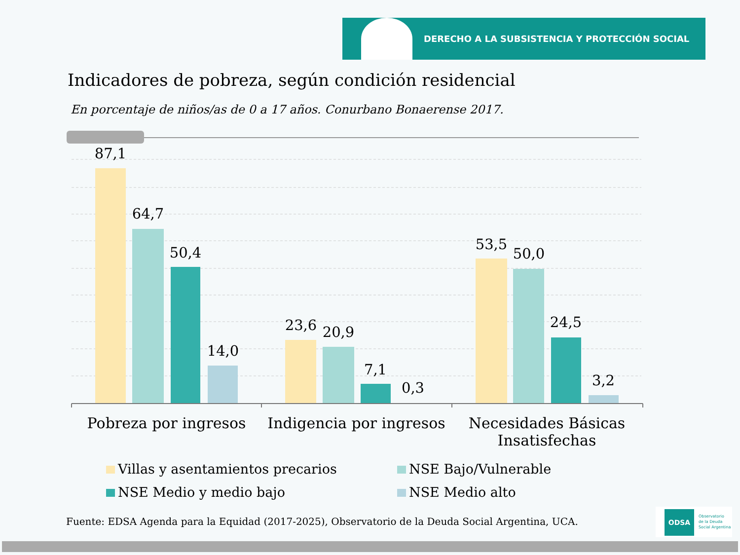DERECHO A LA SUBSISTENCIA Y PROTECCIÓN SOCIAL
Indicadores de pobreza, según condición residencial
En porcentaje de niños/as de 0 a 17 años. Conurbano Bonaerense 2017.
87,1
64,7
50,4
14,0
23,6
20,9
7,1
0,3
53,5
50,0
24,5
3,2
Pobreza por ingresos
Indigencia por ingresos
Necesidades Básicas Insatisfechas
Villas y asentamientos precarios
NSE Bajo/Vulnerable
NSE Medio y medio bajo
NSE Medio alto
Fuente: EDSA Agenda para la Equidad (2017-2025), Observatorio de la Deuda Social Argentina, UCA.
ODSA Observatorio
de la Deuda
Social Argentina